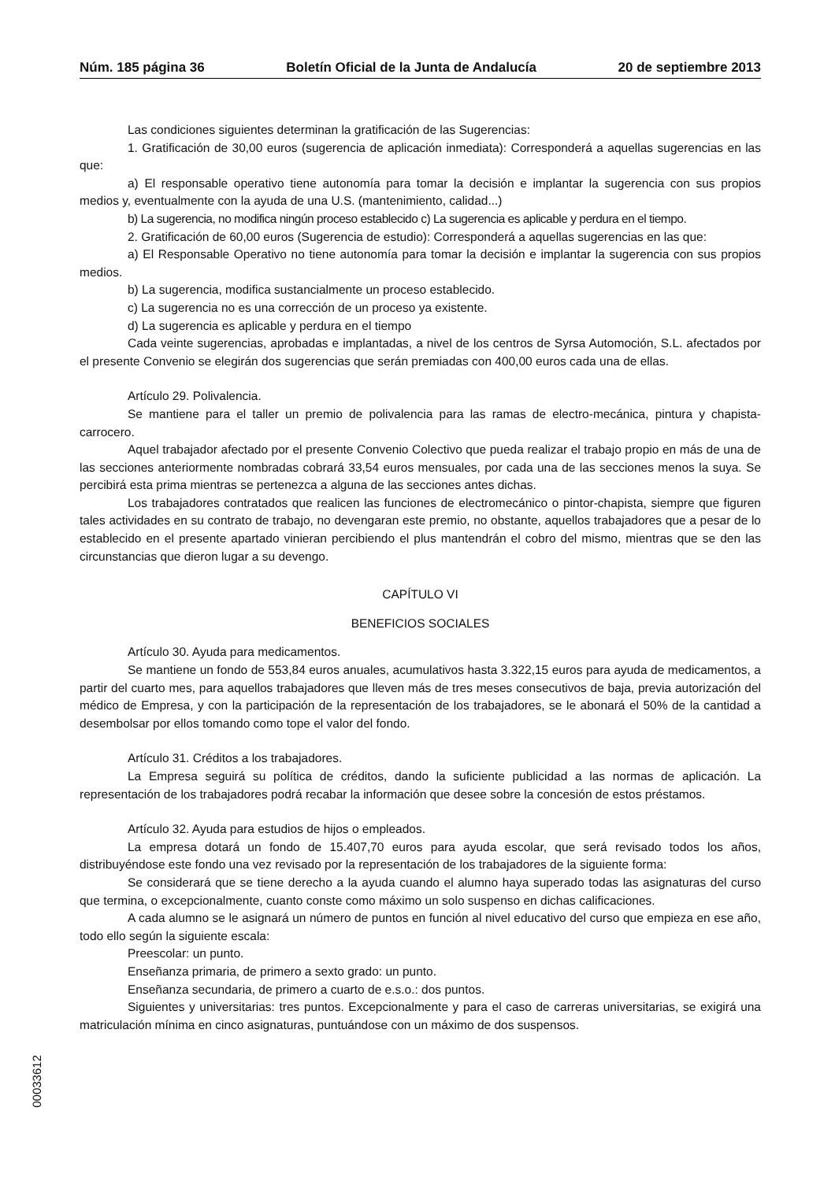Núm. 185 página 36 Boletín Oficial de la Junta de Andalucía 20 de septiembre 2013
Las condiciones siguientes determinan la gratificación de las Sugerencias:
1. Gratificación de 30,00 euros (sugerencia de aplicación inmediata): Corresponderá a aquellas sugerencias en las que:
a) El responsable operativo tiene autonomía para tomar la decisión e implantar la sugerencia con sus propios medios y, eventualmente con la ayuda de una U.S. (mantenimiento, calidad...)
b) La sugerencia, no modifica ningún proceso establecido c) La sugerencia es aplicable y perdura en el tiempo.
2. Gratificación de 60,00 euros (Sugerencia de estudio): Corresponderá a aquellas sugerencias en las que:
a) El Responsable Operativo no tiene autonomía para tomar la decisión e implantar la sugerencia con sus propios medios.
b) La sugerencia, modifica sustancialmente un proceso establecido.
c) La sugerencia no es una corrección de un proceso ya existente.
d) La sugerencia es aplicable y perdura en el tiempo
Cada veinte sugerencias, aprobadas e implantadas, a nivel de los centros de Syrsa Automoción, S.L. afectados por el presente Convenio se elegirán dos sugerencias que serán premiadas con 400,00 euros cada una de ellas.
Artículo 29. Polivalencia.
Se mantiene para el taller un premio de polivalencia para las ramas de electro-mecánica, pintura y chapista-carrocero.
Aquel trabajador afectado por el presente Convenio Colectivo que pueda realizar el trabajo propio en más de una de las secciones anteriormente nombradas cobrará 33,54 euros mensuales, por cada una de las secciones menos la suya. Se percibirá esta prima mientras se pertenezca a alguna de las secciones antes dichas.
Los trabajadores contratados que realicen las funciones de electromecánico o pintor-chapista, siempre que figuren tales actividades en su contrato de trabajo, no devengaran este premio, no obstante, aquellos trabajadores que a pesar de lo establecido en el presente apartado vinieran percibiendo el plus mantendrán el cobro del mismo, mientras que se den las circunstancias que dieron lugar a su devengo.
CAPÍTULO VI
BENEFICIOS SOCIALES
Artículo 30. Ayuda para medicamentos.
Se mantiene un fondo de 553,84 euros anuales, acumulativos hasta 3.322,15 euros para ayuda de medicamentos, a partir del cuarto mes, para aquellos trabajadores que lleven más de tres meses consecutivos de baja, previa autorización del médico de Empresa, y con la participación de la representación de los trabajadores, se le abonará el 50% de la cantidad a desembolsar por ellos tomando como tope el valor del fondo.
Artículo 31. Créditos a los trabajadores.
La Empresa seguirá su política de créditos, dando la suficiente publicidad a las normas de aplicación. La representación de los trabajadores podrá recabar la información que desee sobre la concesión de estos préstamos.
Artículo 32. Ayuda para estudios de hijos o empleados.
La empresa dotará un fondo de 15.407,70 euros para ayuda escolar, que será revisado todos los años, distribuyéndose este fondo una vez revisado por la representación de los trabajadores de la siguiente forma:
Se considerará que se tiene derecho a la ayuda cuando el alumno haya superado todas las asignaturas del curso que termina, o excepcionalmente, cuanto conste como máximo un solo suspenso en dichas calificaciones.
A cada alumno se le asignará un número de puntos en función al nivel educativo del curso que empieza en ese año, todo ello según la siguiente escala:
Preescolar: un punto.
Enseñanza primaria, de primero a sexto grado: un punto.
Enseñanza secundaria, de primero a cuarto de e.s.o.: dos puntos.
Siguientes y universitarias: tres puntos. Excepcionalmente y para el caso de carreras universitarias, se exigirá una matriculación mínima en cinco asignaturas, puntuándose con un máximo de dos suspensos.
00033612